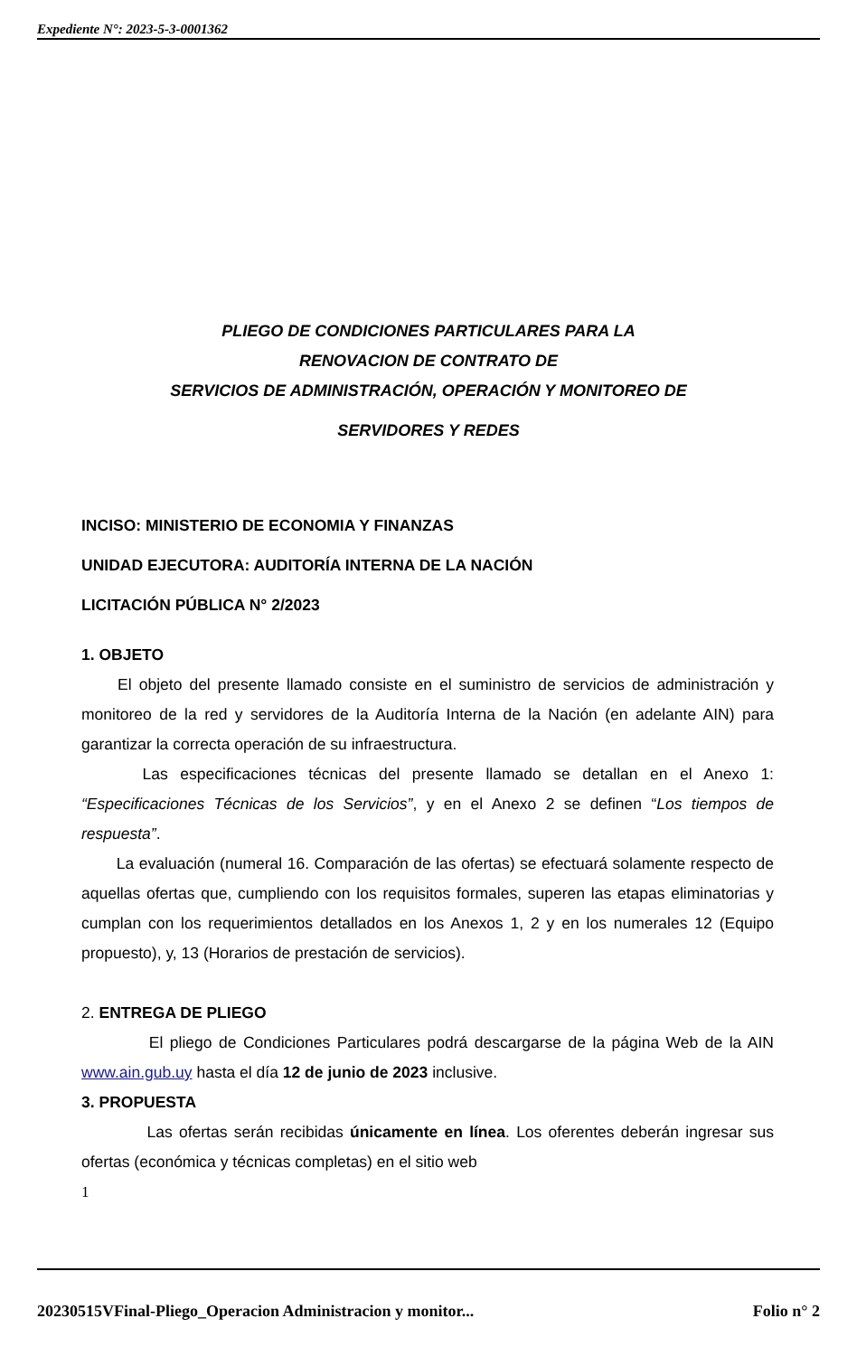Expediente N°: 2023-5-3-0001362
PLIEGO DE CONDICIONES PARTICULARES PARA LA
RENOVACION DE CONTRATO DE
SERVICIOS DE ADMINISTRACIÓN, OPERACIÓN Y MONITOREO DE
SERVIDORES Y REDES
INCISO: MINISTERIO DE ECONOMIA Y FINANZAS
UNIDAD EJECUTORA: AUDITORÍA INTERNA DE LA NACIÓN
LICITACIÓN PÚBLICA N° 2/2023
1. OBJETO
El objeto del presente llamado consiste en el suministro de servicios de administración y monitoreo de la red y servidores de la Auditoría Interna de la Nación (en adelante AIN) para garantizar la correcta operación de su infraestructura.
Las especificaciones técnicas del presente llamado se detallan en el Anexo 1: “Especificaciones Técnicas de los Servicios”, y en el Anexo 2 se definen “Los tiempos de respuesta”.
La evaluación (numeral 16. Comparación de las ofertas) se efectuará solamente respecto de aquellas ofertas que, cumpliendo con los requisitos formales, superen las etapas eliminatorias y cumplan con los requerimientos detallados en los Anexos 1, 2 y en los numerales 12 (Equipo propuesto), y, 13 (Horarios de prestación de servicios).
2. ENTREGA DE PLIEGO
El pliego de Condiciones Particulares podrá descargarse de la página Web de la AIN www.ain.gub.uy hasta el día 12 de junio de 2023 inclusive.
3. PROPUESTA
Las ofertas serán recibidas únicamente en línea. Los oferentes deberán ingresar sus ofertas (económica y técnicas completas) en el sitio web
1
20230515VFinal-Pliego_Operacion Administracion y monitor... Folio n° 2